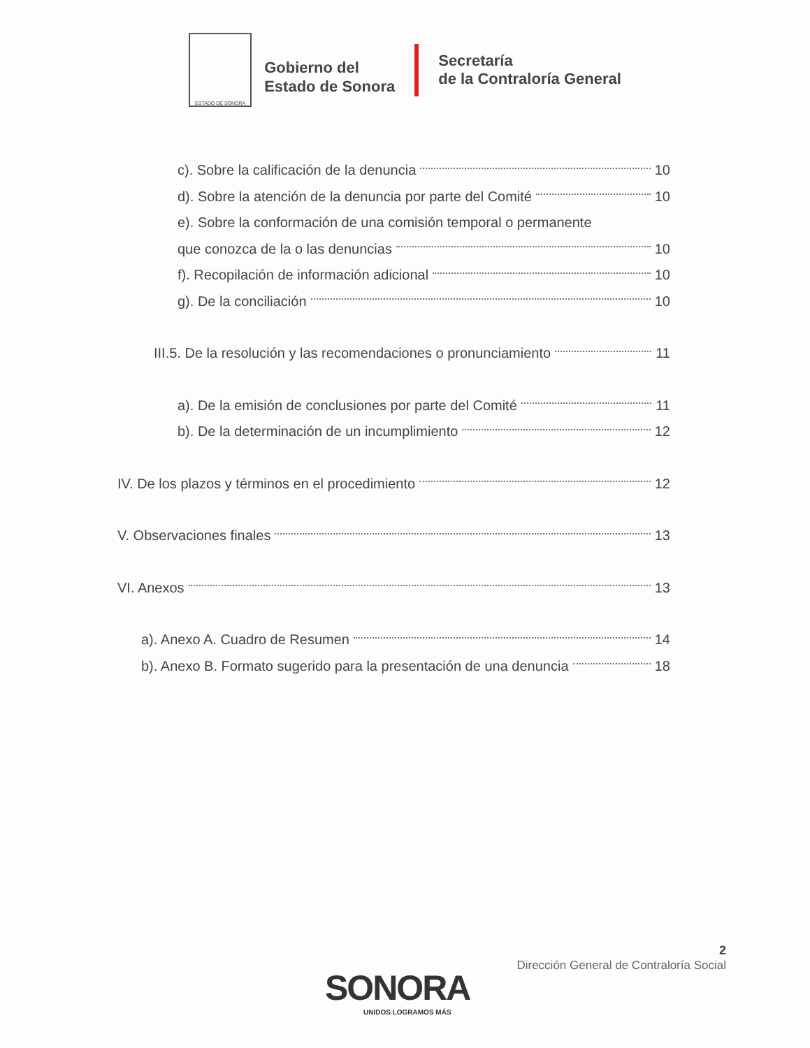ESTADO DE SONORA
Gobierno del
Estado de Sonora
Secretaría
de la Contraloría General
c). Sobre la calificación de la denuncia 10
d). Sobre la atención de la denuncia por parte del Comité 10
e). Sobre la conformación de una comisión temporal o permanente
que conozca de la o las denuncias 10
f). Recopilación de información adicional 10
g). De la conciliación 10
III.5. De la resolución y las recomendaciones o pronunciamiento 11
a). De la emisión de conclusiones por parte del Comité 11
b). De la determinación de un incumplimiento 12
IV. De los plazos y términos en el procedimiento 12
V. Observaciones finales 13
VI. Anexos 13
a). Anexo A. Cuadro de Resumen 14
b). Anexo B. Formato sugerido para la presentación de una denuncia 18
2
Dirección General de Contraloría Social
SONORA
UNIDOS LOGRAMOS MÁS